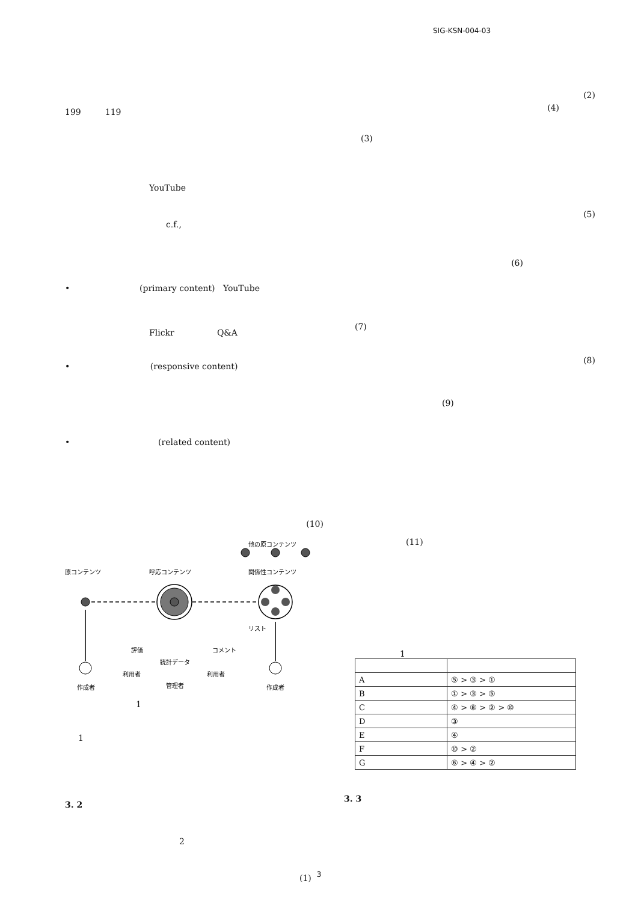SIG-KSN-004-03
199 119
YouTube
c.f.,
• (primary content) YouTube
Flickr Q&A
• (responsive content)
• (related content)
(10)
原コンテンツ
呼応コンテンツ
他の原コンテンツ
関係性コンテンツ
リスト
評価
統計データ
コメント
利用者
利用者
管理者
作成者
作成者
1
1
3. 2
2
(1)
(2)
(4)
(3)
(5)
(6)
(7)
(8)
(9)
(11)
1
| A | ⑤ > ③ > ① |
| B | ① > ③ > ⑤ |
| C | ④ > ⑧ > ② > ⑩ |
| D | ③ |
| E | ④ |
| F | ⑩ > ② |
| G | ⑥ > ④ > ② |
3. 3
3